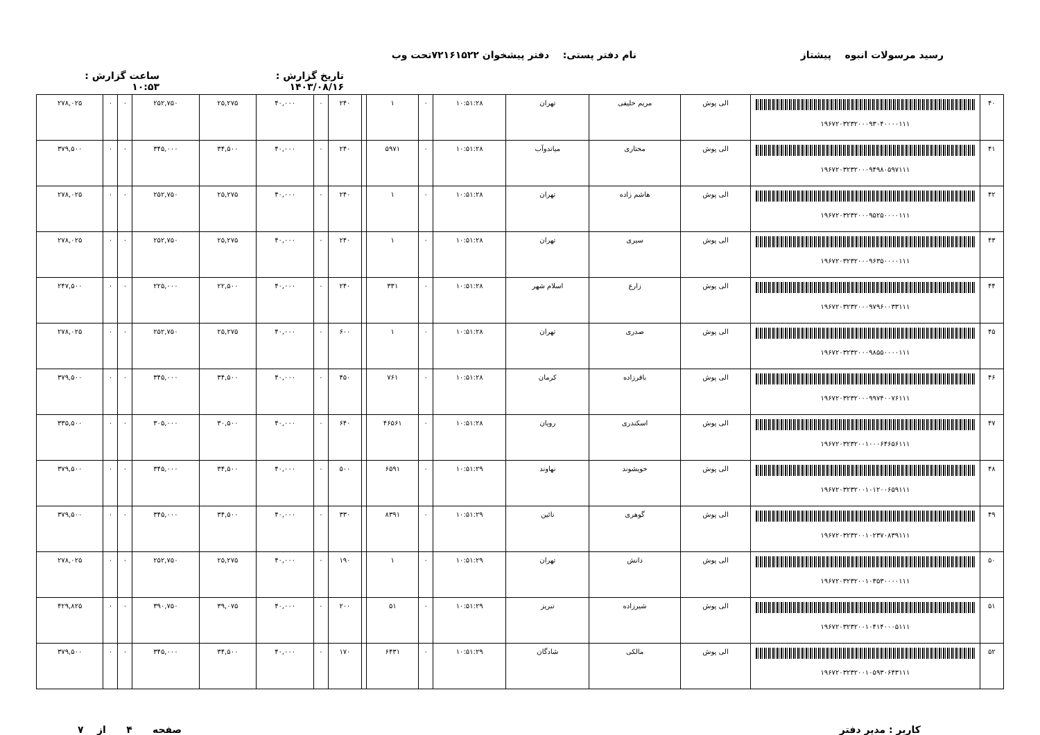رسید مرسولات انبوه پیشتاز نام دفتر پستی: دفتر پیشخوان ۷۲۱۶۱۵۲۲تحت وب
تاریخ گزارش : ۱۴۰۳/۰۸/۱۶ ساعت گزارش : ۱۰:۵۳
| ۴۰ | ۱۹۶۷۲۰۳۲۳۲۰۰۰۹۳۰۴۰۰۰۰۱۱۱ | الی پوش | مریم خلیفی | تهران | ۱۰:۵۱:۲۸ | ۰ | ۱ | | ۲۴۰ | ۰ | ۴۰,۰۰۰ | ۲۵,۲۷۵ | ۲۵۲,۷۵۰ | ۰ | ۰ | ۲۷۸,۰۲۵ |
| ۴۱ | ۱۹۶۷۲۰۳۲۳۲۰۰۰۹۴۹۸۰۵۹۷۱۱۱ | الی پوش | مختاری | میاندوآب | ۱۰:۵۱:۲۸ | ۰ | ۵۹۷۱ | | ۲۴۰ | ۰ | ۴۰,۰۰۰ | ۳۴,۵۰۰ | ۳۴۵,۰۰۰ | ۰ | ۰ | ۳۷۹,۵۰۰ |
| ۴۲ | ۱۹۶۷۲۰۳۲۳۲۰۰۰۹۵۲۵۰۰۰۰۱۱۱ | الی پوش | هاشم زاده | تهران | ۱۰:۵۱:۲۸ | ۰ | ۱ | | ۲۴۰ | ۰ | ۴۰,۰۰۰ | ۲۵,۲۷۵ | ۲۵۲,۷۵۰ | ۰ | ۰ | ۲۷۸,۰۲۵ |
| ۴۳ | ۱۹۶۷۲۰۳۲۳۲۰۰۰۹۶۳۵۰۰۰۰۱۱۱ | الی پوش | سیری | تهران | ۱۰:۵۱:۲۸ | ۰ | ۱ | | ۲۴۰ | ۰ | ۴۰,۰۰۰ | ۲۵,۲۷۵ | ۲۵۲,۷۵۰ | ۰ | ۰ | ۲۷۸,۰۲۵ |
| ۴۴ | ۱۹۶۷۲۰۳۲۳۲۰۰۰۹۷۹۶۰۰۳۳۱۱۱ | الی پوش | زارع | اسلام شهر | ۱۰:۵۱:۲۸ | ۰ | ۳۳۱ | | ۲۴۰ | ۰ | ۴۰,۰۰۰ | ۲۲,۵۰۰ | ۲۲۵,۰۰۰ | ۰ | ۰ | ۲۴۷,۵۰۰ |
| ۴۵ | ۱۹۶۷۲۰۳۲۳۲۰۰۰۹۸۵۵۰۰۰۰۱۱۱ | الی پوش | صدری | تهران | ۱۰:۵۱:۲۸ | ۰ | ۱ | | ۶۰۰ | ۰ | ۴۰,۰۰۰ | ۲۵,۲۷۵ | ۲۵۲,۷۵۰ | ۰ | ۰ | ۲۷۸,۰۲۵ |
| ۴۶ | ۱۹۶۷۲۰۳۲۳۲۰۰۰۹۹۷۴۰۰۷۶۱۱۱ | الی پوش | باقرزاده | کرمان | ۱۰:۵۱:۲۸ | ۰ | ۷۶۱ | | ۴۵۰ | ۰ | ۴۰,۰۰۰ | ۳۴,۵۰۰ | ۳۴۵,۰۰۰ | ۰ | ۰ | ۳۷۹,۵۰۰ |
| ۴۷ | ۱۹۶۷۲۰۳۲۳۲۰۰۱۰۰۰۶۴۶۵۶۱۱۱ | الی پوش | اسکندری | رویان | ۱۰:۵۱:۲۸ | ۰ | ۴۶۵۶۱ | | ۶۴۰ | ۰ | ۴۰,۰۰۰ | ۳۰,۵۰۰ | ۳۰۵,۰۰۰ | ۰ | ۰ | ۳۳۵,۵۰۰ |
| ۴۸ | ۱۹۶۷۲۰۳۲۳۲۰۰۱۰۱۲۰۰۶۵۹۱۱۱ | الی پوش | خویشوند | نهاوند | ۱۰:۵۱:۲۹ | ۰ | ۶۵۹۱ | | ۵۰۰ | ۰ | ۴۰,۰۰۰ | ۳۴,۵۰۰ | ۳۴۵,۰۰۰ | ۰ | ۰ | ۳۷۹,۵۰۰ |
| ۴۹ | ۱۹۶۷۲۰۳۲۳۲۰۰۱۰۲۳۷۰۸۳۹۱۱۱ | الی پوش | گوهری | نائین | ۱۰:۵۱:۲۹ | ۰ | ۸۳۹۱ | | ۳۳۰ | ۰ | ۴۰,۰۰۰ | ۳۴,۵۰۰ | ۳۴۵,۰۰۰ | ۰ | ۰ | ۳۷۹,۵۰۰ |
| ۵۰ | ۱۹۶۷۲۰۳۲۳۲۰۰۱۰۳۵۳۰۰۰۰۱۱۱ | الی پوش | دانش | تهران | ۱۰:۵۱:۲۹ | ۰ | ۱ | | ۱۹۰ | ۰ | ۴۰,۰۰۰ | ۲۵,۲۷۵ | ۲۵۲,۷۵۰ | ۰ | ۰ | ۲۷۸,۰۲۵ |
| ۵۱ | ۱۹۶۷۲۰۳۲۳۲۰۰۱۰۴۱۴۰۰۰۵۱۱۱ | الی پوش | شیرزاده | تبریز | ۱۰:۵۱:۲۹ | ۰ | ۵۱ | | ۲۰۰ | ۰ | ۴۰,۰۰۰ | ۳۹,۰۷۵ | ۳۹۰,۷۵۰ | ۰ | ۰ | ۴۲۹,۸۲۵ |
| ۵۲ | ۱۹۶۷۲۰۳۲۳۲۰۰۱۰۵۹۳۰۶۴۳۱۱۱ | الی پوش | مالکی | شادگان | ۱۰:۵۱:۲۹ | ۰ | ۶۴۳۱ | | ۱۷۰ | ۰ | ۴۰,۰۰۰ | ۳۴,۵۰۰ | ۳۴۵,۰۰۰ | ۰ | ۰ | ۳۷۹,۵۰۰ |
کاربر : مدیر دفتر صفحه ۴ از ۷